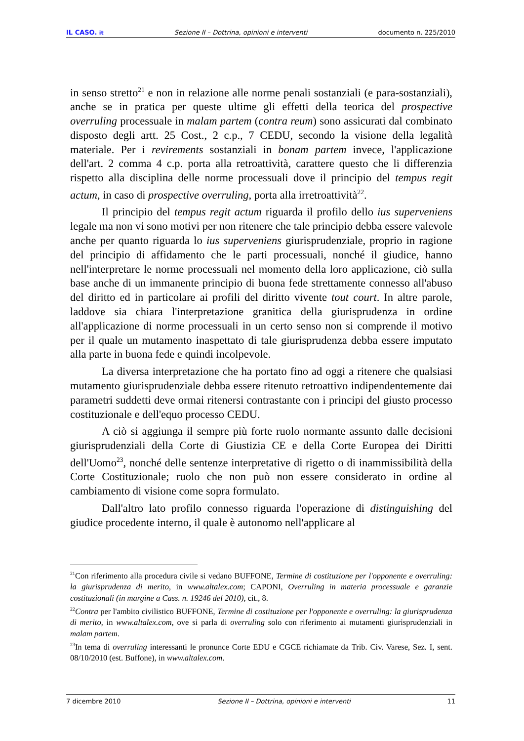IL CASO. it Sezione II – Dottrina, opinioni e interventi documento n. 225/2010
in senso stretto<sup>21</sup> e non in relazione alle norme penali sostanziali (e para-sostanziali), anche se in pratica per queste ultime gli effetti della teorica del prospective overruling processuale in malam partem (contra reum) sono assicurati dal combinato disposto degli artt. 25 Cost., 2 c.p., 7 CEDU, secondo la visione della legalità materiale. Per i revirements sostanziali in bonam partem invece, l'applicazione dell'art. 2 comma 4 c.p. porta alla retroattività, carattere questo che li differenzia rispetto alla disciplina delle norme processuali dove il principio del tempus regit actum, in caso di prospective overruling, porta alla irretroattività<sup>22</sup>.
Il principio del tempus regit actum riguarda il profilo dello ius superveniens legale ma non vi sono motivi per non ritenere che tale principio debba essere valevole anche per quanto riguarda lo ius superveniens giurisprudenziale, proprio in ragione del principio di affidamento che le parti processuali, nonché il giudice, hanno nell'interpretare le norme processuali nel momento della loro applicazione, ciò sulla base anche di un immanente principio di buona fede strettamente connesso all'abuso del diritto ed in particolare ai profili del diritto vivente tout court. In altre parole, laddove sia chiara l'interpretazione granitica della giurisprudenza in ordine all'applicazione di norme processuali in un certo senso non si comprende il motivo per il quale un mutamento inaspettato di tale giurisprudenza debba essere imputato alla parte in buona fede e quindi incolpevole.
La diversa interpretazione che ha portato fino ad oggi a ritenere che qualsiasi mutamento giurisprudenziale debba essere ritenuto retroattivo indipendentemente dai parametri suddetti deve ormai ritenersi contrastante con i principi del giusto processo costituzionale e dell'equo processo CEDU.
A ciò si aggiunga il sempre più forte ruolo normante assunto dalle decisioni giurisprudenziali della Corte di Giustizia CE e della Corte Europea dei Diritti dell'Uomo<sup>23</sup>, nonché delle sentenze interpretative di rigetto o di inammissibilità della Corte Costituzionale; ruolo che non può non essere considerato in ordine al cambiamento di visione come sopra formulato.
Dall'altro lato profilo connesso riguarda l'operazione di distinguishing del giudice procedente interno, il quale è autonomo nell'applicare al
<sup>21</sup> Con riferimento alla procedura civile si vedano BUFFONE, Termine di costituzione per l'opponente e overruling: la giurisprudenza di merito, in www.altalex.com; CAPONI, Overruling in materia processuale e garanzie costituzionali (in margine a Cass. n. 19246 del 2010), cit., 8.
<sup>22</sup> Contra per l'ambito civilistico BUFFONE, Termine di costituzione per l'opponente e overruling: la giurisprudenza di merito, in www.altalex.com, ove si parla di overruling solo con riferimento ai mutamenti giurisprudenziali in malam partem.
<sup>23</sup> In tema di overruling interessanti le pronunce Corte EDU e CGCE richiamate da Trib. Civ. Varese, Sez. I, sent. 08/10/2010 (est. Buffone), in www.altalex.com.
7 dicembre 2010 Sezione II – Dottrina, opinioni e interventi 11